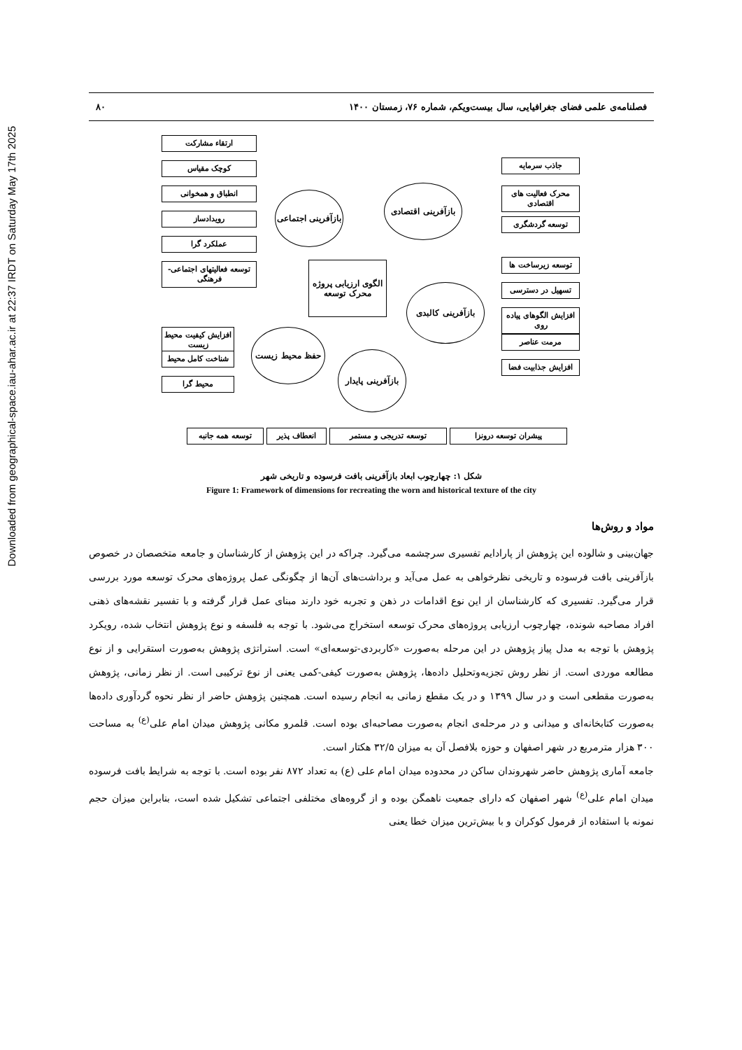Downloaded from geographical-space.iau-ahar.ac.ir at 22:37 IRDT on Saturday May 17th 2025
فصلنامه‌ی علمی فضای جغرافیایی، سال بیست‌ویکم، شماره ۷۶، زمستان ۱۴۰۰ ۸۰
ارتقاء مشارکت
کوچک مقیاس
انطباق و همخوانی
رویدادساز
عملکرد گرا
توسعه فعالیتهای اجتماعی-فرهنگی
بازآفرینی اجتماعی
بازآفرینی اقتصادی
جاذب سرمایه
محرک فعالیت های اقتصادی
توسعه گردشگری
الگوی ارزیابی پروژه محرک توسعه
بازآفرینی کالبدی
توسعه زیرساخت ها
تسهیل در دسترسی
افزایش الگوهای پیاده روی
مرمت عناصر
افزایش جذابیت فضا
حفظ محیط زیست
افزایش کیفیت محیط زیست
شناخت کامل محیط
محیط گرا
بازآفرینی پایدار
توسعه همه جانبه انعطاف پذیر توسعه تدریجی و مستمر پیشران توسعه درونزا
شکل ۱: چهارچوب ابعاد بازآفرینی بافت فرسوده و تاریخی شهر
Figure 1: Framework of dimensions for recreating the worn and historical texture of the city
مواد و روش‌ها
جهان‌بینی و شالوده این پژوهش از پارادایم تفسیری سرچشمه می‌گیرد. چراکه در این پژوهش از کارشناسان و جامعه متخصصان در خصوص بازآفرینی بافت فرسوده و تاریخی نظرخواهی به عمل می‌آید و برداشت‌های آن‌ها از چگونگی عمل پروژه‌های محرک توسعه مورد بررسی قرار می‌گیرد. تفسیری که کارشناسان از این نوع اقدامات در ذهن و تجربه خود دارند مبنای عمل قرار گرفته و با تفسیر نقشه‌های ذهنی افراد مصاحبه شونده، چهارچوب ارزیابی پروژه‌های محرک توسعه استخراج می‌شود. با توجه به فلسفه و نوع پژوهش انتخاب شده، رویکرد پژوهش با توجه به مدل پیاز پژوهش در این مرحله به‌صورت «کاربردی-توسعه‌ای» است. استراتژی پژوهش به‌صورت استقرایی و از نوع مطالعه موردی است. از نظر روش تجزیه‌وتحلیل داده‌ها، پژوهش به‌صورت کیفی-کمی یعنی از نوع ترکیبی است. از نظر زمانی، پژوهش به‌صورت مقطعی است و در سال ۱۳۹۹ و در یک مقطع زمانی به انجام رسیده است. همچنین پژوهش حاضر از نظر نحوه گردآوری داده‌ها به‌صورت کتابخانه‌ای و میدانی و در مرحله‌ی انجام به‌صورت مصاحبه‌ای بوده است. قلمرو مکانی پژوهش میدان امام علی<sup>(ع)</sup> به مساحت ۳۰۰ هزار مترمربع در شهر اصفهان و حوزه بلافصل آن به میزان ۳۲/۵ هکتار است.
جامعه آماری پژوهش حاضر شهروندان ساکن در محدوده میدان امام علی (ع) به تعداد ۸۷۲ نفر بوده است. با توجه به شرایط بافت فرسوده میدان امام علی<sup>(ع)</sup> شهر اصفهان که دارای جمعیت ناهمگن بوده و از گروه‌های مختلفی اجتماعی تشکیل شده است، بنابراین میزان حجم نمونه با استفاده از فرمول کوکران و با بیش‌ترین میزان خطا یعنی